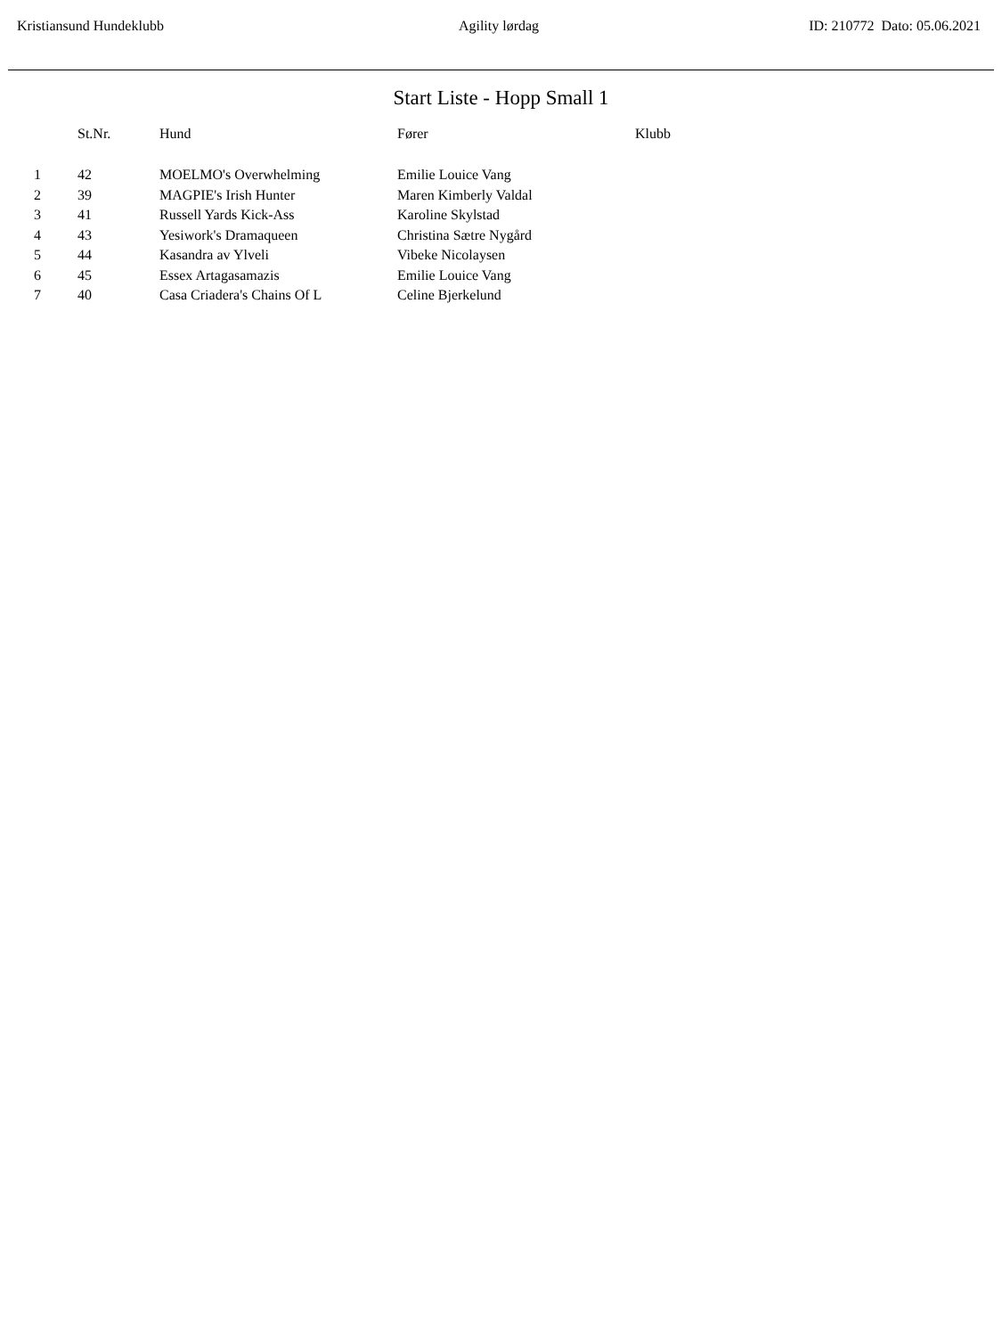Kristiansund Hundeklubb Agility lørdag ID: 210772 Dato: 05.06.2021
Start Liste - Hopp Small 1
| | St.Nr. | Hund | Fører | Klubb |
| --- | --- | --- | --- | --- |
| 1 | 42 | MOELMO's Overwhelming | Emilie Louice Vang | |
| 2 | 39 | MAGPIE's Irish Hunter | Maren Kimberly Valdal | |
| 3 | 41 | Russell Yards Kick-Ass | Karoline Skylstad | |
| 4 | 43 | Yesiwork's Dramaqueen | Christina Sætre Nygård | |
| 5 | 44 | Kasandra av Ylveli | Vibeke Nicolaysen | |
| 6 | 45 | Essex Artagasamazis | Emilie Louice Vang | |
| 7 | 40 | Casa Criadera's Chains Of L | Celine Bjerkelund | |